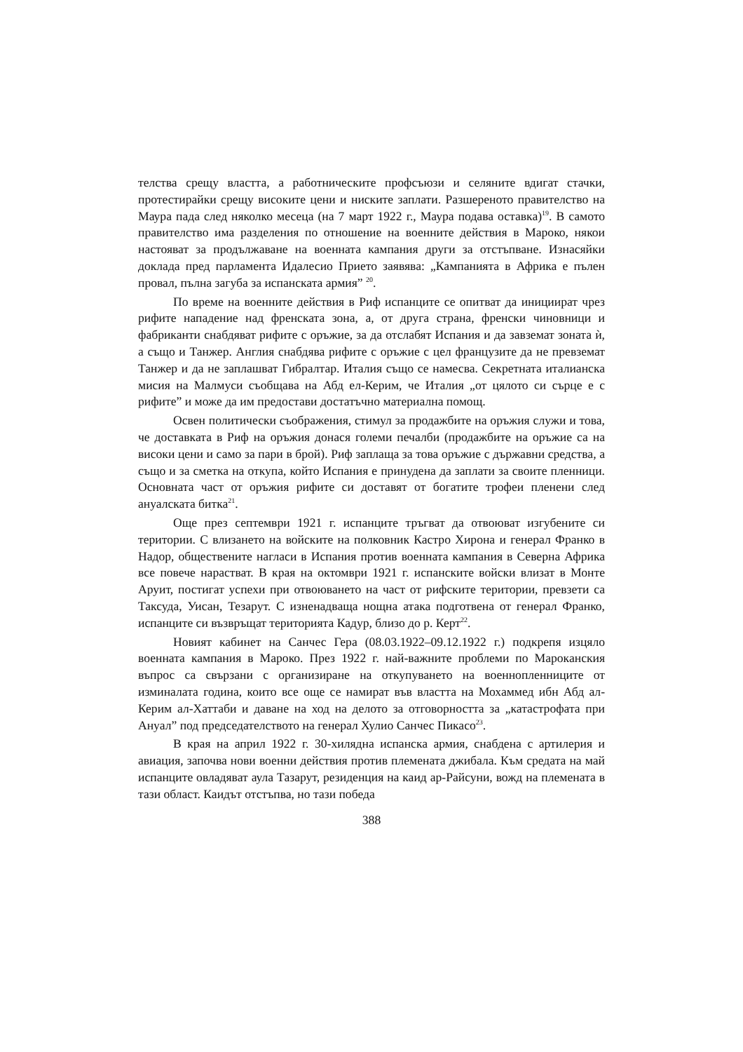телства срещу властта, а работническите профсъюзи и селяните вдигат стачки, протестирайки срещу високите цени и ниските заплати. Разшереното правителство на Маура пада след няколко месеца (на 7 март 1922 г., Маура подава оставка)<sup>19</sup>. В самото правителство има разделения по отношение на военните действия в Мароко, някои настояват за продължаване на военната кампания други за отстъпване. Изнасяйки доклада пред парламента Идалесио Прието заявява: „Кампанията в Африка е пълен провал, пълна загуба за испанската армия” <sup>20</sup>.
По време на военните действия в Риф испанците се опитват да инициират чрез рифите нападение над френската зона, а, от друга страна, френски чиновници и фабриканти снабдяват рифите с оръжие, за да отслабят Испания и да завземат зоната ѝ, а също и Танжер. Англия снабдява рифите с оръжие с цел французите да не превземат Танжер и да не заплашват Гибралтар. Италия също се намесва. Секретната италианска мисия на Малмуси съобщава на Абд ел-Керим, че Италия „от цялото си сърце е с рифите” и може да им предостави достатъчно материална помощ.
Освен политически съображения, стимул за продажбите на оръжия служи и това, че доставката в Риф на оръжия донася големи печалби (продажбите на оръжие са на високи цени и само за пари в брой). Риф заплаща за това оръжие с държавни средства, а също и за сметка на откупа, който Испания е принудена да заплати за своите пленници. Основната част от оръжия рифите си доставят от богатите трофеи пленени след ануалската битка<sup>21</sup>.
Още през септември 1921 г. испанците тръгват да отвоюват изгубените си територии. С влизането на войските на полковник Кастро Хирона и генерал Франко в Надор, обществените нагласи в Испания против военната кампания в Северна Африка все повече нарастват. В края на октомври 1921 г. испанските войски влизат в Монте Аруит, постигат успехи при отвоюването на част от рифските територии, превзети са Таксуда, Уисан, Тезарут. С изненадваща нощна атака подготвена от генерал Франко, испанците си възвръщат територията Кадур, близо до р. Керт<sup>22</sup>.
Новият кабинет на Санчес Гера (08.03.1922–09.12.1922 г.) подкрепя изцяло военната кампания в Мароко. През 1922 г. най-важните проблеми по Мароканския въпрос са свързани с организиране на откупуването на военнопленниците от изминалата година, които все още се намират във властта на Мохаммед ибн Абд ал-Керим ал-Хаттаби и даване на ход на делото за отговорността за „катастрофата при Ануал” под председателството на генерал Хулио Санчес Пикасо<sup>23</sup>.
В края на април 1922 г. 30-хилядна испанска армия, снабдена с артилерия и авиация, започва нови военни действия против племената джибала. Към средата на май испанците овладяват аула Тазарут, резиденция на каид ар-Райсуни, вожд на племената в тази област. Каидът отстъпва, но тази победа
388